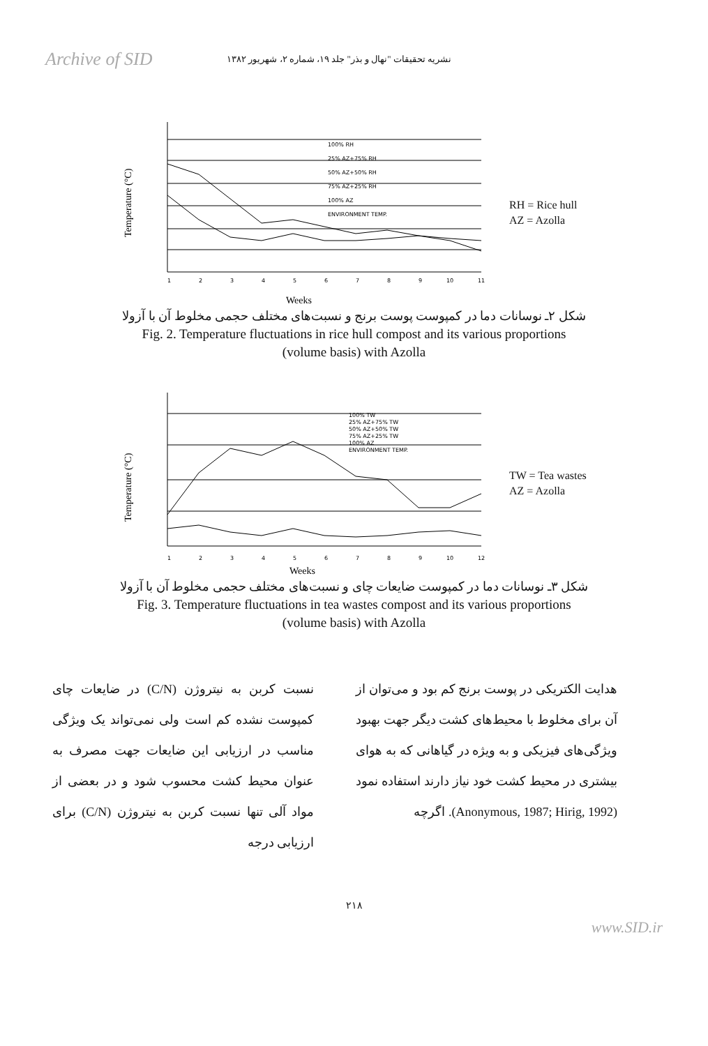Archive of SID
نشریه تحقیقات "نهال و بذر" جلد ۱۹، شماره ۲، شهریور ۱۳۸۲
Temperature (°C)
1
2
3
4
5
6
7
8
9
10
11
100% RH
25% AZ+75% RH
50% AZ+50% RH
75% AZ+25% RH
100% AZ
ENVIRONMENT TEMP.
Weeks
RH = Rice hull
AZ = Azolla
شکل ۲ـ نوسانات دما در کمپوست پوست برنج و نسبت‌های مختلف حجمی مخلوط آن با آزولا
Fig. 2. Temperature fluctuations in rice hull compost and its various proportions
(volume basis) with Azolla
Temperature (°C)
1
2
3
4
5
6
7
8
9
10
12
100% TW
25% AZ+75% TW
50% AZ+50% TW
75% AZ+25% TW
100% AZ
ENVIRONMENT TEMP.
Weeks
TW = Tea wastes
AZ = Azolla
شکل ۳ـ نوسانات دما در کمپوست ضایعات چای و نسبت‌های مختلف حجمی مخلوط آن با آزولا
Fig. 3. Temperature fluctuations in tea wastes compost and its various proportions
(volume basis) with Azolla
هدایت الکتریکی در پوست برنج کم بود و می‌توان از آن برای مخلوط با محیط‌های کشت دیگر جهت بهبود ویژگی‌های فیزیکی و به ویژه در گیاهانی که به هوای بیشتری در محیط کشت خود نیاز دارند استفاده نمود (Anonymous, 1987; Hirig, 1992). اگرچه
نسبت کربن به نیتروژن (C/N) در ضایعات چای کمپوست نشده کم است ولی نمی‌تواند یک ویژگی مناسب در ارزیابی این ضایعات جهت مصرف به عنوان محیط کشت محسوب شود و در بعضی از مواد آلی تنها نسبت کربن به نیتروژن (C/N) برای ارزیابی درجه
۲۱۸
www.SID.ir